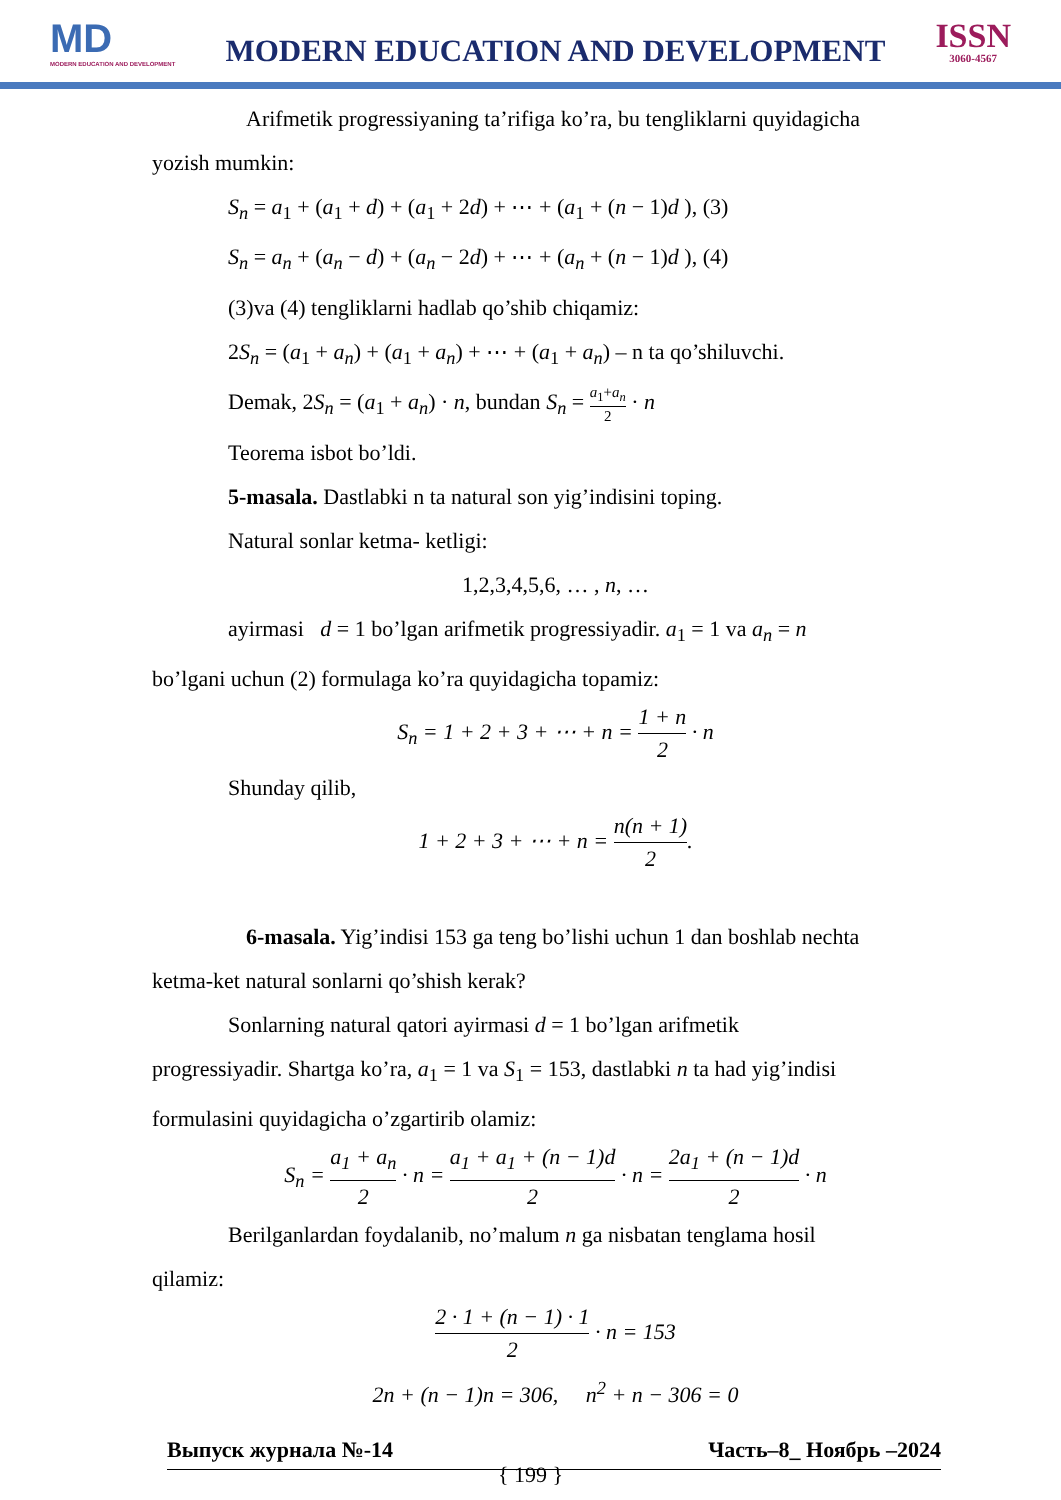MD
MODERN EDUCATION AND DEVELOPMENT
MODERN EDUCATION AND DEVELOPMENT
ISSN
3060-4567
Arifmetik progressiyaning ta’rifiga ko’ra, bu tengliklarni quyidagicha
yozish mumkin:
S<sub>n</sub> = a<sub>1</sub> + (a<sub>1</sub> + d) + (a<sub>1</sub> + 2d) + ⋯ + (a<sub>1</sub> + (n − 1)d ), (3)
S<sub>n</sub> = a<sub>n</sub> + (a<sub>n</sub> − d) + (a<sub>n</sub> − 2d) + ⋯ + (a<sub>n</sub> + (n − 1)d ), (4)
(3)va (4) tengliklarni hadlab qo’shib chiqamiz:
2S<sub>n</sub> = (a<sub>1</sub> + a<sub>n</sub>) + (a<sub>1</sub> + a<sub>n</sub>) + ⋯ + (a<sub>1</sub> + a<sub>n</sub>) – n ta qo’shiluvchi.
Demak, 2S<sub>n</sub> = (a<sub>1</sub> + a<sub>n</sub>) · n, bundan S<sub>n</sub> = a<sub>1</sub>+a<sub>n</sub> 2 · n
Teorema isbot bo’ldi.
5-masala. Dastlabki n ta natural son yig’indisini toping.
Natural sonlar ketma- ketligi:
1,2,3,4,5,6, … , n, …
ayirmasi d = 1 bo’lgan arifmetik progressiyadir. a<sub>1</sub> = 1 va a<sub>n</sub> = n
bo’lgani uchun (2) formulaga ko’ra quyidagicha topamiz:
S<sub>n</sub> = 1 + 2 + 3 + ⋯ + n = 1 + n 2 · n
Shunday qilib,
1 + 2 + 3 + ⋯ + n = n(n + 1) 2.
6-masala. Yig’indisi 153 ga teng bo’lishi uchun 1 dan boshlab nechta
ketma-ket natural sonlarni qo’shish kerak?
Sonlarning natural qatori ayirmasi d = 1 bo’lgan arifmetik
progressiyadir. Shartga ko’ra, a<sub>1</sub> = 1 va S<sub>1</sub> = 153, dastlabki n ta had yig’indisi
formulasini quyidagicha o’zgartirib olamiz:
S<sub>n</sub> = a<sub>1</sub> + a<sub>n</sub> 2 · n = a<sub>1</sub> + a<sub>1</sub> + (n − 1)d 2 · n = 2a<sub>1</sub> + (n − 1)d 2 · n
Berilganlardan foydalanib, no’malum n ga nisbatan tenglama hosil
qilamiz:
2 · 1 + (n − 1) · 1 2 · n = 153
2n + (n − 1)n = 306, n<sup>2</sup> + n − 306 = 0
Выпуск журнала №-14 Часть–8_ Ноябрь –2024
{ 199 }